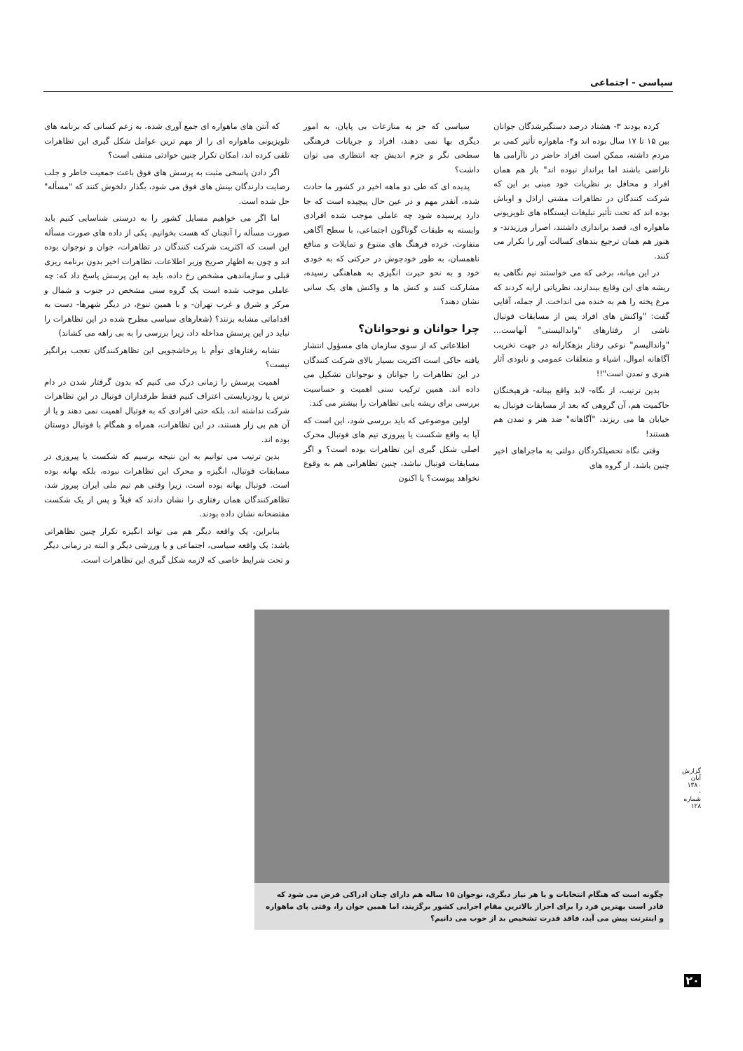سیاسی - اجتماعی
کرده بودند ۳- هشتاد درصد دستگیرشدگان جوانان بین ۱۵ تا ۱۷ سال بوده اند و۴- ماهواره تأثیر کمی بر مردم داشته، ممکن است افراد حاضر در ناآرامی ها ناراضی باشند اما برانداز نبوده اند" باز هم همان افراد و محافل بر نظریات خود مبنی بر این که شرکت کنندگان در تظاهرات مشتی اراذل و اوباش بوده اند که تحت تأثیر تبلیغات ایستگاه های تلویزیونی ماهواره ای، قصد براندازی داشتند، اصرار ورزیدند- و هنوز هم همان ترجیع بندهای کسالت آور را تکرار می کنند.
در این میانه، برخی که می خواستند نیم نگاهی به ریشه های این وقایع بیندازند، نظریاتی ارایه کردند که مرغ پخته را هم به خنده می انداخت. از جمله، آقایی گفت: "واکنش های افراد پس از مسابقات فوتبال ناشی از رفتارهای "واندالیستی" آنهاست... "واندالیسم" نوعی رفتار بزهکارانه در جهت تخریب آگاهانه اموال، اشیاء و متعلقات عمومی و نابودی آثار هنری و تمدن است"!!
بدین ترتیب، از نگاه- لابد واقع بینانه- فرهیختگان حاکمیت هم، آن گروهی که بعد از مسابقات فوتبال به خیابان ها می ریزند، "آگاهانه" ضد هنر و تمدن هم هستند!
وقتی نگاه تحصیلکردگان دولتی به ماجراهای اخیر چنین باشد، از گروه های
سیاسی که جز به منازعات بی پایان، به امور دیگری بها نمی دهند، افراد و جریانات فرهنگی سطحی نگر و جزم اندیش چه انتظاری می توان داشت؟
پدیده ای که طی دو ماهه اخیر در کشور ما حادث شده، آنقدر مهم و در عین حال پیچیده است که جا دارد پرسیده شود چه عاملی موجب شده افرادی وابسته به طبقات گوناگون اجتماعی، با سطح آگاهی متفاوت، خرده فرهنگ های متنوع و تمایلات و منافع ناهمسان، به طور خودجوش در حرکتی که به خودی خود و به نحو حیرت انگیزی به هماهنگی رسیده، مشارکت کنند و کنش ها و واکنش های یک سانی نشان دهند؟
چرا جوانان و نوجوانان؟
اطلاعاتی که از سوی سازمان های مسؤول انتشار یافته حاکی است اکثریت بسیار بالای شرکت کنندگان در این تظاهرات را جوانان و نوجوانان تشکیل می داده اند. همین ترکیب سنی اهمیت و حساسیت بررسی برای ریشه یابی تظاهرات را بیشتر می کند.
اولین موضوعی که باید بررسی شود، این است که آیا به واقع شکست یا پیروزی تیم های فوتبال محرک اصلی شکل گیری این تظاهرات بوده است؟ و اگر مسابقات فوتبال نباشد، چنین تظاهراتی هم به وقوع نخواهد پیوست؟ یا اکنون
که آنتن های ماهواره ای جمع آوری شده، به زعم کسانی که برنامه های تلویزیونی ماهواره ای را از مهم ترین عوامل شکل گیری این تظاهرات تلقی کرده اند، امکان تکرار چنین حوادثی منتفی است؟
اگر دادن پاسخی مثبت به پرسش های فوق باعث جمعیت خاطر و جلب رضایت دارندگان بینش های فوق می شود، بگذار دلخوش کنند که "مسأله" حل شده است.
اما اگر می خواهیم مسایل کشور را به درستی شناسایی کنیم باید صورت مسأله را آنچنان که هست بخوانیم. یکی از داده های صورت مسأله این است که اکثریت شرکت کنندگان در تظاهرات، جوان و نوجوان بوده اند و چون به اظهار صریح وزیر اطلاعات، تظاهرات اخیر بدون برنامه ریزی قبلی و سازماندهی مشخص رخ داده، باید به این پرسش پاسخ داد که: چه عاملی موجب شده است یک گروه سنی مشخص در جنوب و شمال و مرکز و شرق و غرب تهران- و با همین تنوع، در دیگر شهرها- دست به اقداماتی مشابه بزنند؟ (شعارهای سیاسی مطرح شده در این تظاهرات را نباید در این پرسش مداخله داد، زیرا بررسی را به بی راهه می کشاند)
تشابه رفتارهای توأم با پرخاشجویی این تظاهرکنندگان تعجب برانگیز نیست؟
اهمیت پرسش را زمانی درک می کنیم که بدون گرفتار شدن در دام ترس یا رودربایستی اعتراف کنیم فقط طرفداران فوتبال در این تظاهرات شرکت نداشته اند، بلکه حتی افرادی که به فوتبال اهمیت نمی دهند و یا از آن هم بی زار هستند، در این تظاهرات، همراه و همگام با فوتبال دوستان بوده اند.
بدین ترتیب می توانیم به این نتیجه برسیم که شکست یا پیروزی در مسابقات فوتبال، انگیزه و محرک این تظاهرات نبوده، بلکه بهانه بوده است. فوتبال بهانه بوده است، زیرا وقتی هم تیم ملی ایران پیروز شد، تظاهرکنندگان همان رفتاری را نشان دادند که قبلاً و پس از یک شکست مفتضحانه نشان داده بودند.
بنابراین، یک واقعه دیگر هم می تواند انگیزه تکرار چنین تظاهراتی باشد: یک واقعه سیاسی، اجتماعی و یا ورزشی دیگر و البته در زمانی دیگر و تحت شرایط خاصی که لازمه شکل گیری این تظاهرات است.
چگونه است که هنگام انتخابات و یا هر نیاز دیگری، نوجوان ۱۵ ساله هم دارای چنان ادراکی فرض می شود که قادر است بهترین فرد را برای احراز بالاترین مقام اجرایی کشور برگزیند، اما همین جوان را، وقتی پای ماهواره و اینترنت پیش می آید، فاقد قدرت تشخیص بد از خوب می دانیم؟
گزارش آبان ۱۳۸۰ - شماره ۱۲۸
۲۰